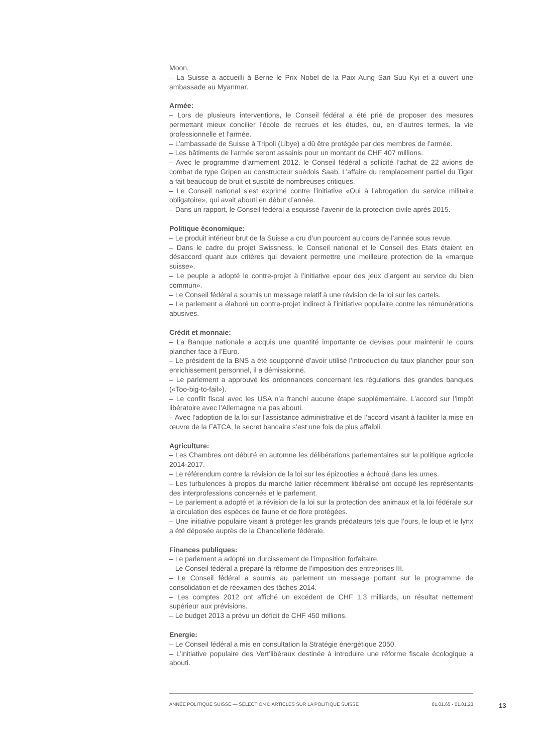Moon.
– La Suisse a accueilli à Berne le Prix Nobel de la Paix Aung San Suu Kyi et a ouvert une ambassade au Myanmar.
Armée:
– Lors de plusieurs interventions, le Conseil fédéral a été prié de proposer des mesures permettant mieux concilier l’école de recrues et les études, ou, en d’autres termes, la vie professionnelle et l’armée.
– L’ambassade de Suisse à Tripoli (Libye) a dû être protégée par des membres de l’armée.
– Les bâtiments de l’armée seront assainis pour un montant de CHF 407 millions.
– Avec le programme d’armement 2012, le Conseil fédéral a sollicité l’achat de 22 avions de combat de type Gripen au constructeur suédois Saab. L’affaire du remplacement partiel du Tiger a fait beaucoup de bruit et suscité de nombreuses critiques.
– Le Conseil national s’est exprimé contre l’initiative «Oui à l'abrogation du service militaire obligatoire», qui avait abouti en début d’année.
– Dans un rapport, le Conseil fédéral a esquissé l’avenir de la protection civile après 2015.
Politique économique:
– Le produit intérieur brut de la Suisse a cru d’un pourcent au cours de l’année sous revue.
– Dans le cadre du projet Swissness, le Conseil national et le Conseil des Etats étaient en désaccord quant aux critères qui devaient permettre une meilleure protection de la «marque suisse».
– Le peuple a adopté le contre-projet à l’initiative «pour des jeux d’argent au service du bien commun».
– Le Conseil fédéral a soumis un message relatif à une révision de la loi sur les cartels.
– Le parlement a élaboré un contre-projet indirect à l’initiative populaire contre les rémunérations abusives.
Crédit et monnaie:
– La Banque nationale a acquis une quantité importante de devises pour maintenir le cours plancher face à l’Euro.
– Le président de la BNS a été soupçonné d’avoir utilisé l’introduction du taux plancher pour son enrichissement personnel, il a démissionné.
– Le parlement a approuvé les ordonnances concernant les régulations des grandes banques («Too-big-to-fail»).
– Le conflit fiscal avec les USA n’a franchi aucune étape supplémentaire. L’accord sur l’impôt libératoire avec l’Allemagne n’a pas abouti.
– Avec l’adoption de la loi sur l’assistance administrative et de l’accord visant à faciliter la mise en œuvre de la FATCA, le secret bancaire s’est une fois de plus affaibli.
Agriculture:
– Les Chambres ont débuté en automne les délibérations parlementaires sur la politique agricole 2014-2017.
– Le référendum contre la révision de la loi sur les épizooties a échoué dans les urnes.
– Les turbulences à propos du marché laitier récemment libéralisé ont occupé les représentants des interprofessions concernés et le parlement.
– Le parlement a adopté et la révision de la loi sur la protection des animaux et la loi fédérale sur la circulation des espèces de faune et de flore protégées.
– Une initiative populaire visant à protéger les grands prédateurs tels que l’ours, le loup et le lynx a été déposée auprès de la Chancellerie fédérale.
Finances publiques:
– Le parlement a adopté un durcissement de l’imposition forfaitaire.
– Le Conseil fédéral a préparé la réforme de l’imposition des entreprises III.
– Le Conseil fédéral a soumis au parlement un message portant sur le programme de consolidation et de réexamen des tâches 2014.
– Les comptes 2012 ont affiché un excédent de CHF 1.3 milliards, un résultat nettement supérieur aux prévisions.
– Le budget 2013 a prévu un déficit de CHF 450 millions.
Energie:
– Le Conseil fédéral a mis en consultation la Stratégie énergétique 2050.
– L’initiative populaire des Vert’libéraux destinée à introduire une réforme fiscale écologique a abouti.
ANNÉE POLITIQUE SUISSE — SÉLECTION D'ARTICLES SUR LA POLITIQUE SUISSE 01.01.65 - 01.01.23
13